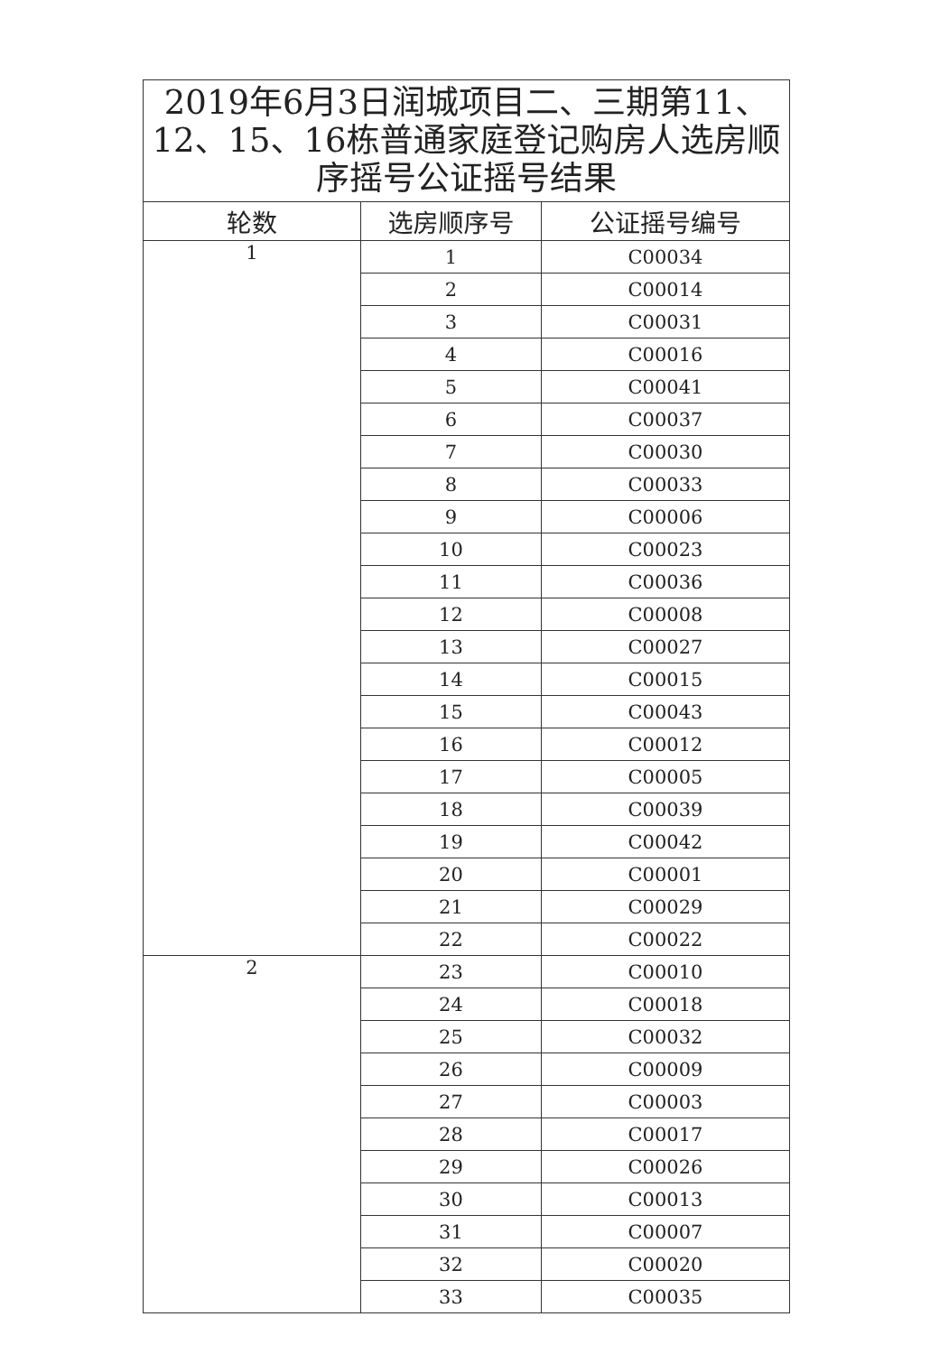| 2019年6月3日润城项目二、三期第11、12、15、16栋普通家庭登记购房人选房顺序摇号公证摇号结果 | | |
| 轮数 | 选房顺序号 | 公证摇号编号 |
| 1 | 1 | C00034 |
| | 2 | C00014 |
| | 3 | C00031 |
| | 4 | C00016 |
| | 5 | C00041 |
| | 6 | C00037 |
| | 7 | C00030 |
| | 8 | C00033 |
| | 9 | C00006 |
| | 10 | C00023 |
| | 11 | C00036 |
| | 12 | C00008 |
| | 13 | C00027 |
| | 14 | C00015 |
| | 15 | C00043 |
| | 16 | C00012 |
| | 17 | C00005 |
| | 18 | C00039 |
| | 19 | C00042 |
| | 20 | C00001 |
| | 21 | C00029 |
| | 22 | C00022 |
| 2 | 23 | C00010 |
| | 24 | C00018 |
| | 25 | C00032 |
| | 26 | C00009 |
| | 27 | C00003 |
| | 28 | C00017 |
| | 29 | C00026 |
| | 30 | C00013 |
| | 31 | C00007 |
| | 32 | C00020 |
| | 33 | C00035 |